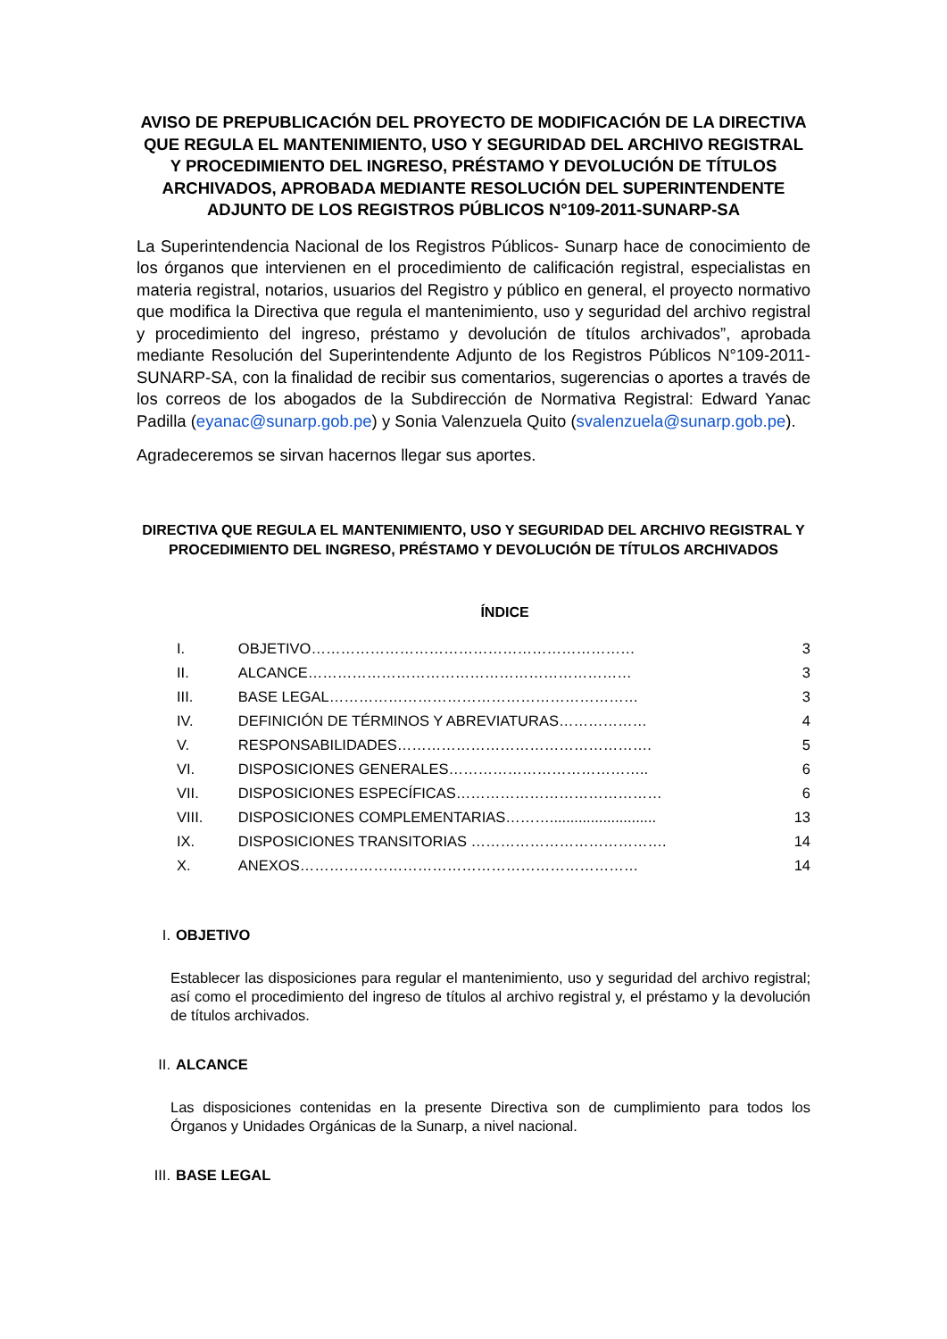AVISO DE PREPUBLICACIÓN DEL PROYECTO DE MODIFICACIÓN DE LA DIRECTIVA QUE REGULA EL MANTENIMIENTO, USO Y SEGURIDAD DEL ARCHIVO REGISTRAL Y PROCEDIMIENTO DEL INGRESO, PRÉSTAMO Y DEVOLUCIÓN DE TÍTULOS ARCHIVADOS, APROBADA MEDIANTE RESOLUCIÓN DEL SUPERINTENDENTE ADJUNTO DE LOS REGISTROS PÚBLICOS N°109-2011-SUNARP-SA
La Superintendencia Nacional de los Registros Públicos- Sunarp hace de conocimiento de los órganos que intervienen en el procedimiento de calificación registral, especialistas en materia registral, notarios, usuarios del Registro y público en general, el proyecto normativo que modifica la Directiva que regula el mantenimiento, uso y seguridad del archivo registral y procedimiento del ingreso, préstamo y devolución de títulos archivados”, aprobada mediante Resolución del Superintendente Adjunto de los Registros Públicos N°109-2011-SUNARP-SA, con la finalidad de recibir sus comentarios, sugerencias o aportes a través de los correos de los abogados de la Subdirección de Normativa Registral: Edward Yanac Padilla (eyanac@sunarp.gob.pe) y Sonia Valenzuela Quito (svalenzuela@sunarp.gob.pe).
Agradeceremos se sirvan hacernos llegar sus aportes.
DIRECTIVA QUE REGULA EL MANTENIMIENTO, USO Y SEGURIDAD DEL ARCHIVO REGISTRAL Y PROCEDIMIENTO DEL INGRESO, PRÉSTAMO Y DEVOLUCIÓN DE TÍTULOS ARCHIVADOS
ÍNDICE
| I. | OBJETIVO………………………………………………………… | 3 |
| II. | ALCANCE………………………………………………………… | 3 |
| III. | BASE LEGAL……………………………………………………… | 3 |
| IV. | DEFINICIÓN DE TÉRMINOS Y ABREVIATURAS……………… | 4 |
| V. | RESPONSABILIDADES……………………………………………. | 5 |
| VI. | DISPOSICIONES GENERALES………………………………….. | 6 |
| VII. | DISPOSICIONES ESPECÍFICAS…………………………………… | 6 |
| VIII. | DISPOSICIONES COMPLEMENTARIAS……….......................... | 13 |
| IX. | DISPOSICIONES TRANSITORIAS …………………………………. | 14 |
| X. | ANEXOS…………………………………………………………… | 14 |
I. OBJETIVO
Establecer las disposiciones para regular el mantenimiento, uso y seguridad del archivo registral; así como el procedimiento del ingreso de títulos al archivo registral y, el préstamo y la devolución de títulos archivados.
II. ALCANCE
Las disposiciones contenidas en la presente Directiva son de cumplimiento para todos los Órganos y Unidades Orgánicas de la Sunarp, a nivel nacional.
III. BASE LEGAL